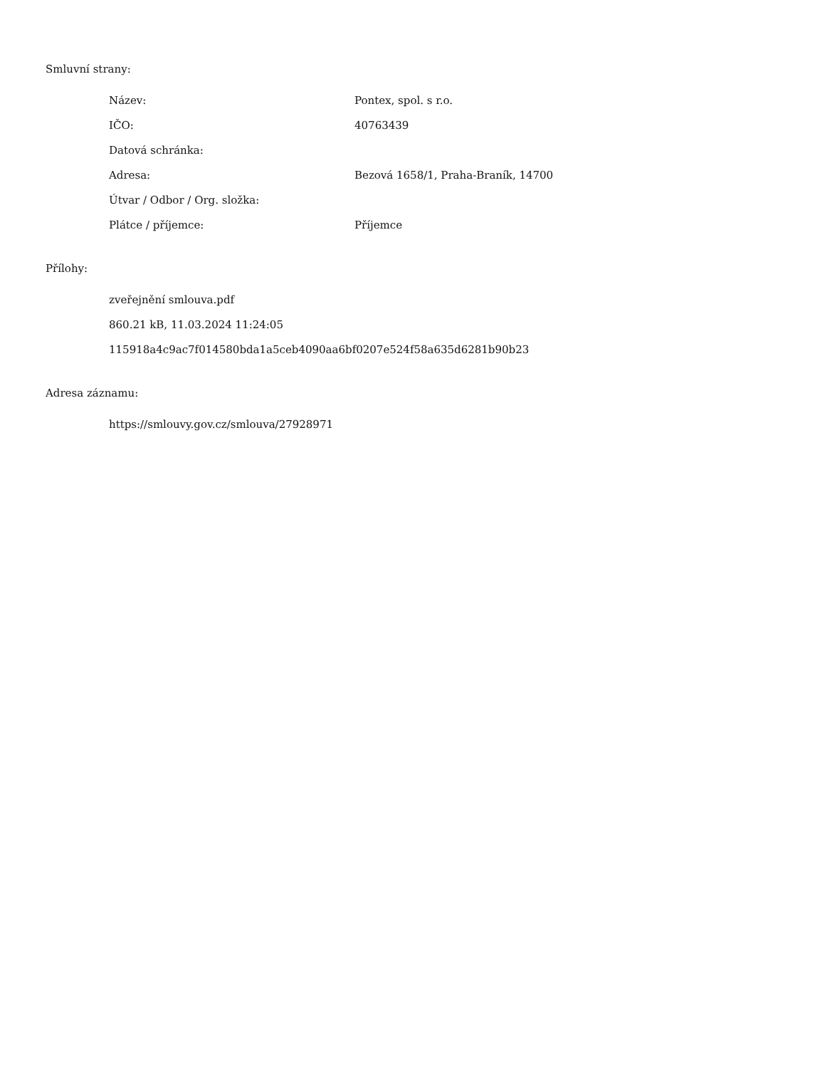Smluvní strany:
| Název: | Pontex, spol. s r.o. |
| IČO: | 40763439 |
| Datová schránka: | |
| Adresa: | Bezová 1658/1, Praha-Braník, 14700 |
| Útvar / Odbor / Org. složka: | |
| Plátce / příjemce: | Příjemce |
Přílohy:
zveřejnění smlouva.pdf
860.21 kB, 11.03.2024 11:24:05
115918a4c9ac7f014580bda1a5ceb4090aa6bf0207e524f58a635d6281b90b23
Adresa záznamu:
https://smlouvy.gov.cz/smlouva/27928971